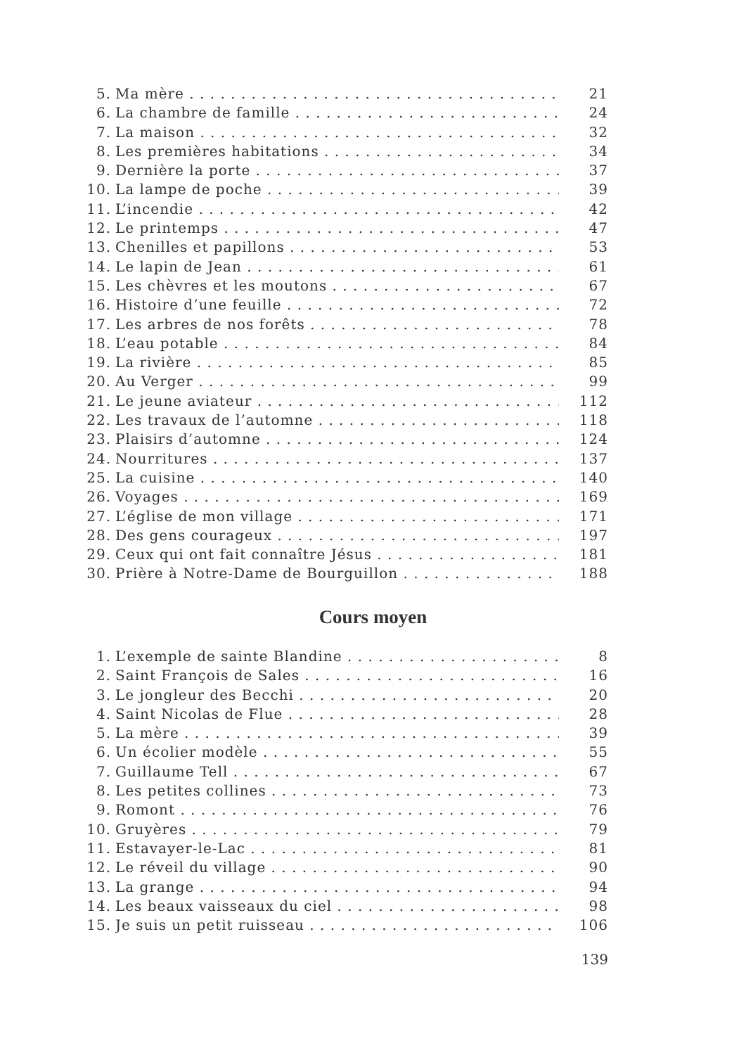5. Ma mère 21
6. La chambre de famille 24
7. La maison 32
8. Les premières habitations 34
9. Dernière la porte 37
10. La lampe de poche 39
11. L’incendie 42
12. Le printemps 47
13. Chenilles et papillons 53
14. Le lapin de Jean 61
15. Les chèvres et les moutons 67
16. Histoire d’une feuille 72
17. Les arbres de nos forêts 78
18. L’eau potable 84
19. La rivière 85
20. Au Verger 99
21. Le jeune aviateur 112
22. Les travaux de l’automne 118
23. Plaisirs d’automne 124
24. Nourritures 137
25. La cuisine 140
26. Voyages 169
27. L’église de mon village 171
28. Des gens courageux 197
29. Ceux qui ont fait connaître Jésus 181
30. Prière à Notre-Dame de Bourguillon 188
Cours moyen
1. L’exemple de sainte Blandine 8
2. Saint François de Sales 16
3. Le jongleur des Becchi 20
4. Saint Nicolas de Flue 28
5. La mère 39
6. Un écolier modèle 55
7. Guillaume Tell 67
8. Les petites collines 73
9. Romont 76
10. Gruyères 79
11. Estavayer-le-Lac 81
12. Le réveil du village 90
13. La grange 94
14. Les beaux vaisseaux du ciel 98
15. Je suis un petit ruisseau 106
139